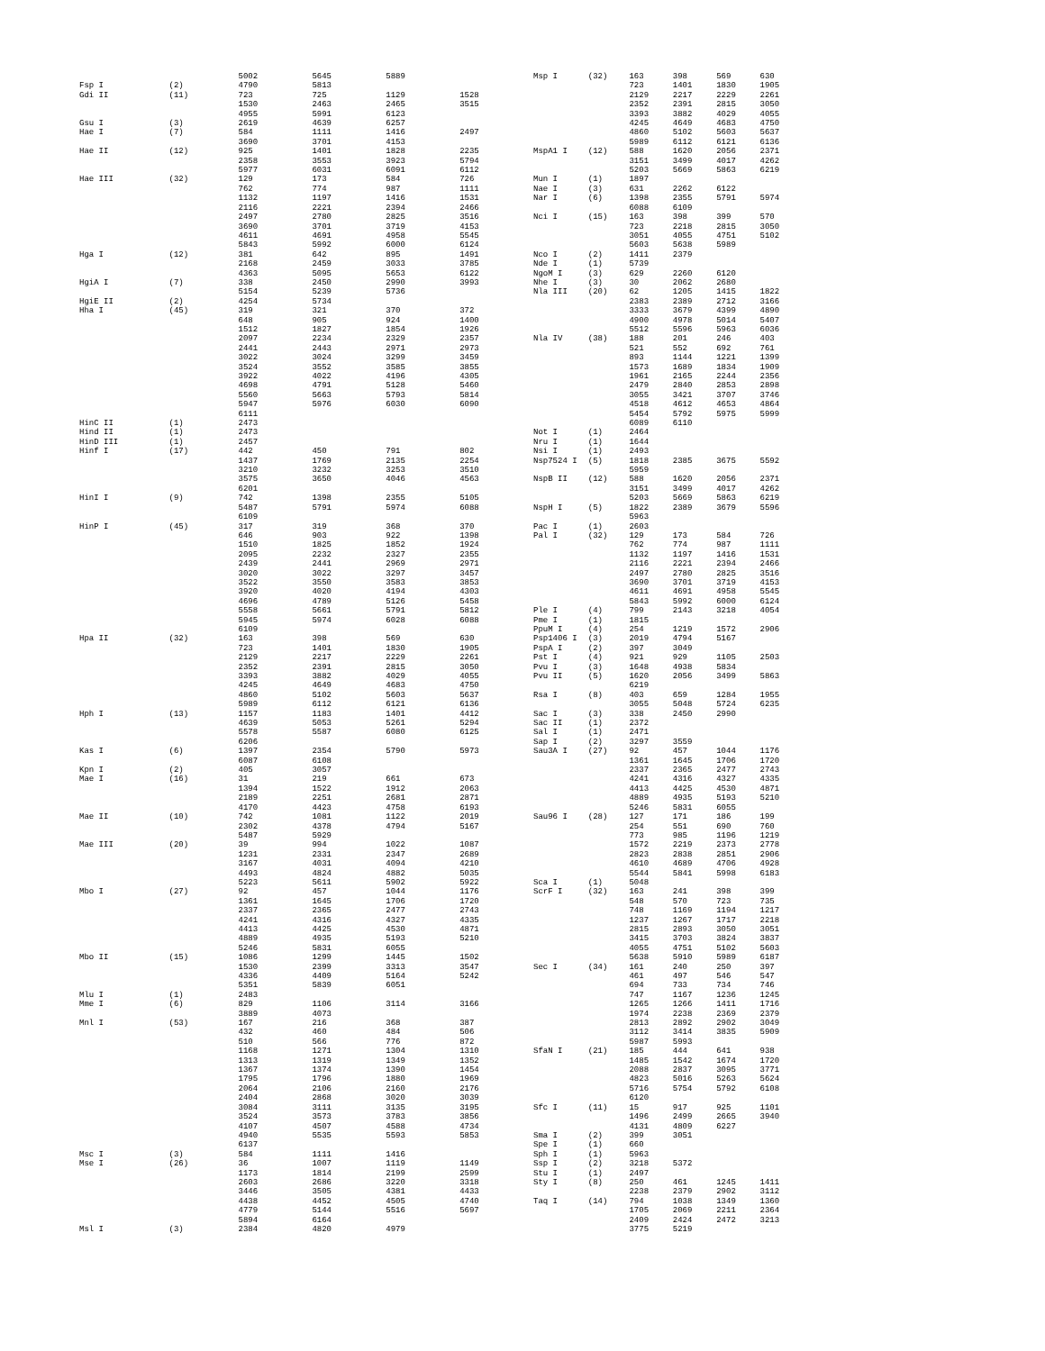| | | 5002 | 5645 | 5889 | |
| Fsp I | (2) | 4790 | 5813 | | |
| Gdi II | (11) | 723 | 725 | 1129 | 1528 |
| | | 1530 | 2463 | 2465 | 3515 |
| | | 4955 | 5991 | 6123 | |
| Gsu I | (3) | 2619 | 4639 | 6257 | |
| Hae I | (7) | 584 | 1111 | 1416 | 2497 |
| | | 3690 | 3701 | 4153 | |
| Hae II | (12) | 925 | 1401 | 1828 | 2235 |
| | | 2358 | 3553 | 3923 | 5794 |
| | | 5977 | 6031 | 6091 | 6112 |
| Hae III | (32) | 129 | 173 | 584 | 726 |
| | | 762 | 774 | 987 | 1111 |
| | | 1132 | 1197 | 1416 | 1531 |
| | | 2116 | 2221 | 2394 | 2466 |
| | | 2497 | 2780 | 2825 | 3516 |
| | | 3690 | 3701 | 3719 | 4153 |
| | | 4611 | 4691 | 4958 | 5545 |
| | | 5843 | 5992 | 6000 | 6124 |
| Hga I | (12) | 381 | 642 | 895 | 1491 |
| | | 2168 | 2459 | 3033 | 3785 |
| | | 4363 | 5095 | 5653 | 6122 |
| HgiA I | (7) | 338 | 2450 | 2990 | 3993 |
| | | 5154 | 5239 | 5736 | |
| HgiE II | (2) | 4254 | 5734 | | |
| Hha I | (45) | 319 | 321 | 370 | 372 |
| | | 648 | 905 | 924 | 1400 |
| | | 1512 | 1827 | 1854 | 1926 |
| | | 2097 | 2234 | 2329 | 2357 |
| | | 2441 | 2443 | 2971 | 2973 |
| | | 3022 | 3024 | 3299 | 3459 |
| | | 3524 | 3552 | 3585 | 3855 |
| | | 3922 | 4022 | 4196 | 4305 |
| | | 4698 | 4791 | 5128 | 5460 |
| | | 5560 | 5663 | 5793 | 5814 |
| | | 5947 | 5976 | 6030 | 6090 |
| | | 6111 | | | |
| HinC II | (1) | 2473 | | | |
| Hind II | (1) | 2473 | | | |
| HinD III | (1) | 2457 | | | |
| Hinf I | (17) | 442 | 450 | 791 | 802 |
| | | 1437 | 1769 | 2135 | 2254 |
| | | 3210 | 3232 | 3253 | 3510 |
| | | 3575 | 3650 | 4046 | 4563 |
| | | 6201 | | | |
| HinI I | (9) | 742 | 1398 | 2355 | 5105 |
| | | 5487 | 5791 | 5974 | 6088 |
| | | 6109 | | | |
| HinP I | (45) | 317 | 319 | 368 | 370 |
| | | 646 | 903 | 922 | 1398 |
| | | 1510 | 1825 | 1852 | 1924 |
| | | 2095 | 2232 | 2327 | 2355 |
| | | 2439 | 2441 | 2969 | 2971 |
| | | 3020 | 3022 | 3297 | 3457 |
| | | 3522 | 3550 | 3583 | 3853 |
| | | 3920 | 4020 | 4194 | 4303 |
| | | 4696 | 4789 | 5126 | 5458 |
| | | 5558 | 5661 | 5791 | 5812 |
| | | 5945 | 5974 | 6028 | 6088 |
| | | 6109 | | | |
| Hpa II | (32) | 163 | 398 | 569 | 630 |
| | | 723 | 1401 | 1830 | 1905 |
| | | 2129 | 2217 | 2229 | 2261 |
| | | 2352 | 2391 | 2815 | 3050 |
| | | 3393 | 3882 | 4029 | 4055 |
| | | 4245 | 4649 | 4683 | 4750 |
| | | 4860 | 5102 | 5603 | 5637 |
| | | 5989 | 6112 | 6121 | 6136 |
| Hph I | (13) | 1157 | 1183 | 1401 | 4412 |
| | | 4639 | 5053 | 5261 | 5294 |
| | | 5578 | 5587 | 6080 | 6125 |
| | | 6206 | | | |
| Kas I | (6) | 1397 | 2354 | 5790 | 5973 |
| | | 6087 | 6108 | | |
| Kpn I | (2) | 405 | 3057 | | |
| Mae I | (16) | 31 | 219 | 661 | 673 |
| | | 1394 | 1522 | 1912 | 2063 |
| | | 2189 | 2251 | 2681 | 2871 |
| | | 4170 | 4423 | 4758 | 6193 |
| Mae II | (10) | 742 | 1081 | 1122 | 2019 |
| | | 2302 | 4378 | 4794 | 5167 |
| | | 5487 | 5929 | | |
| Mae III | (20) | 39 | 994 | 1022 | 1087 |
| | | 1231 | 2331 | 2347 | 2689 |
| | | 3167 | 4031 | 4094 | 4210 |
| | | 4493 | 4824 | 4882 | 5035 |
| | | 5223 | 5611 | 5902 | 5922 |
| Mbo I | (27) | 92 | 457 | 1044 | 1176 |
| | | 1361 | 1645 | 1706 | 1720 |
| | | 2337 | 2365 | 2477 | 2743 |
| | | 4241 | 4316 | 4327 | 4335 |
| | | 4413 | 4425 | 4530 | 4871 |
| | | 4889 | 4935 | 5193 | 5210 |
| | | 5246 | 5831 | 6055 | |
| Mbo II | (15) | 1086 | 1299 | 1445 | 1502 |
| | | 1530 | 2399 | 3313 | 3547 |
| | | 4336 | 4409 | 5164 | 5242 |
| | | 5351 | 5839 | 6051 | |
| Mlu I | (1) | 2483 | | | |
| Mme I | (6) | 829 | 1106 | 3114 | 3166 |
| | | 3889 | 4073 | | |
| Mnl I | (53) | 167 | 216 | 368 | 387 |
| | | 432 | 460 | 484 | 506 |
| | | 510 | 566 | 776 | 872 |
| | | 1168 | 1271 | 1304 | 1310 |
| | | 1313 | 1319 | 1349 | 1352 |
| | | 1367 | 1374 | 1390 | 1454 |
| | | 1795 | 1796 | 1880 | 1969 |
| | | 2064 | 2106 | 2160 | 2176 |
| | | 2404 | 2868 | 3020 | 3039 |
| | | 3084 | 3111 | 3135 | 3195 |
| | | 3524 | 3573 | 3783 | 3856 |
| | | 4107 | 4507 | 4588 | 4734 |
| | | 4940 | 5535 | 5593 | 5853 |
| | | 6137 | | | |
| Msc I | (3) | 584 | 1111 | 1416 | |
| Mse I | (26) | 36 | 1007 | 1119 | 1149 |
| | | 1173 | 1814 | 2199 | 2599 |
| | | 2603 | 2686 | 3220 | 3318 |
| | | 3446 | 3505 | 4381 | 4433 |
| | | 4438 | 4452 | 4505 | 4740 |
| | | 4779 | 5144 | 5516 | 5697 |
| | | 5894 | 6164 | | |
| Msl I | (3) | 2384 | 4820 | 4979 | |
| Msp I | (32) | 163 | 398 | 569 | 630 |
| | | 723 | 1401 | 1830 | 1905 |
| | | 2129 | 2217 | 2229 | 2261 |
| | | 2352 | 2391 | 2815 | 3050 |
| | | 3393 | 3882 | 4029 | 4055 |
| | | 4245 | 4649 | 4683 | 4750 |
| | | 4860 | 5102 | 5603 | 5637 |
| | | 5989 | 6112 | 6121 | 6136 |
| MspA1 I | (12) | 588 | 1620 | 2056 | 2371 |
| | | 3151 | 3499 | 4017 | 4262 |
| | | 5203 | 5669 | 5863 | 6219 |
| Mun I | (1) | 1897 | | | |
| Nae I | (3) | 631 | 2262 | 6122 | |
| Nar I | (6) | 1398 | 2355 | 5791 | 5974 |
| | | 6088 | 6109 | | |
| Nci I | (15) | 163 | 398 | 399 | 570 |
| | | 723 | 2218 | 2815 | 3050 |
| | | 3051 | 4055 | 4751 | 5102 |
| | | 5603 | 5638 | 5989 | |
| Nco I | (2) | 1411 | 2379 | | |
| Nde I | (1) | 5739 | | | |
| NgoM I | (3) | 629 | 2260 | 6120 | |
| Nhe I | (3) | 30 | 2062 | 2680 | |
| Nla III | (20) | 62 | 1205 | 1415 | 1822 |
| | | 2383 | 2389 | 2712 | 3166 |
| | | 3333 | 3679 | 4399 | 4890 |
| | | 4900 | 4978 | 5014 | 5407 |
| | | 5512 | 5596 | 5963 | 6036 |
| Nla IV | (38) | 188 | 201 | 246 | 403 |
| | | 521 | 552 | 692 | 761 |
| | | 893 | 1144 | 1221 | 1399 |
| | | 1573 | 1689 | 1834 | 1909 |
| | | 1961 | 2165 | 2244 | 2356 |
| | | 2479 | 2840 | 2853 | 2898 |
| | | 3055 | 3421 | 3707 | 3746 |
| | | 4518 | 4612 | 4653 | 4864 |
| | | 5454 | 5792 | 5975 | 5999 |
| | | 6089 | 6110 | | |
| Not I | (1) | 2464 | | | |
| Nru I | (1) | 1644 | | | |
| Nsi I | (1) | 2493 | | | |
| Nsp7524 I | (5) | 1818 | 2385 | 3675 | 5592 |
| | | 5959 | | | |
| NspB II | (12) | 588 | 1620 | 2056 | 2371 |
| | | 3151 | 3499 | 4017 | 4262 |
| | | 5203 | 5669 | 5863 | 6219 |
| NspH I | (5) | 1822 | 2389 | 3679 | 5596 |
| | | 5963 | | | |
| Pac I | (1) | 2603 | | | |
| Pal I | (32) | 129 | 173 | 584 | 726 |
| | | 762 | 774 | 987 | 1111 |
| | | 1132 | 1197 | 1416 | 1531 |
| | | 2116 | 2221 | 2394 | 2466 |
| | | 2497 | 2780 | 2825 | 3516 |
| | | 3690 | 3701 | 3719 | 4153 |
| | | 4611 | 4691 | 4958 | 5545 |
| | | 5843 | 5992 | 6000 | 6124 |
| Ple I | (4) | 799 | 2143 | 3218 | 4054 |
| Pme I | (1) | 1815 | | | |
| PpuM I | (4) | 254 | 1219 | 1572 | 2906 |
| Psp1406 I | (3) | 2019 | 4794 | 5167 | |
| PspA I | (2) | 397 | 3049 | | |
| Pst I | (4) | 921 | 929 | 1105 | 2503 |
| Pvu I | (3) | 1648 | 4938 | 5834 | |
| Pvu II | (5) | 1620 | 2056 | 3499 | 5863 |
| | | 6219 | | | |
| Rsa I | (8) | 403 | 659 | 1284 | 1955 |
| | | 3055 | 5048 | 5724 | 6235 |
| Sac I | (3) | 338 | 2450 | 2990 | |
| Sac II | (1) | 2372 | | | |
| Sal I | (1) | 2471 | | | |
| Sap I | (2) | 3297 | 3559 | | |
| Sau3A I | (27) | 92 | 457 | 1044 | 1176 |
| | | 1361 | 1645 | 1706 | 1720 |
| | | 2337 | 2365 | 2477 | 2743 |
| | | 4241 | 4316 | 4327 | 4335 |
| | | 4413 | 4425 | 4530 | 4871 |
| | | 4889 | 4935 | 5193 | 5210 |
| | | 5246 | 5831 | 6055 | |
| Sau96 I | (28) | 127 | 171 | 186 | 199 |
| | | 254 | 551 | 690 | 760 |
| | | 773 | 985 | 1196 | 1219 |
| | | 1572 | 2219 | 2373 | 2778 |
| | | 2823 | 2838 | 2851 | 2906 |
| | | 4610 | 4689 | 4706 | 4928 |
| | | 5544 | 5841 | 5998 | 6183 |
| Sca I | (1) | 5048 | | | |
| ScrF I | (32) | 163 | 241 | 398 | 399 |
| | | 548 | 570 | 723 | 735 |
| | | 748 | 1169 | 1194 | 1217 |
| | | 1237 | 1267 | 1717 | 2218 |
| | | 2815 | 2893 | 3050 | 3051 |
| | | 3415 | 3703 | 3824 | 3837 |
| | | 4055 | 4751 | 5102 | 5603 |
| | | 5638 | 5910 | 5989 | 6187 |
| Sec I | (34) | 161 | 240 | 250 | 397 |
| | | 461 | 497 | 546 | 547 |
| | | 694 | 733 | 734 | 746 |
| | | 747 | 1167 | 1236 | 1245 |
| | | 1265 | 1266 | 1411 | 1716 |
| | | 1974 | 2238 | 2369 | 2379 |
| | | 2813 | 2892 | 2902 | 3049 |
| | | 3112 | 3414 | 3835 | 5909 |
| | | 5987 | 5993 | | |
| SfaN I | (21) | 185 | 444 | 641 | 938 |
| | | 1485 | 1542 | 1674 | 1720 |
| | | 2088 | 2837 | 3095 | 3771 |
| | | 4823 | 5016 | 5263 | 5624 |
| | | 5716 | 5754 | 5792 | 6108 |
| | | 6120 | | | |
| Sfc I | (11) | 15 | 917 | 925 | 1101 |
| | | 1496 | 2499 | 2665 | 3940 |
| | | 4131 | 4809 | 6227 | |
| Sma I | (2) | 399 | 3051 | | |
| Spe I | (1) | 660 | | | |
| Sph I | (1) | 5963 | | | |
| Ssp I | (2) | 3218 | 5372 | | |
| Stu I | (1) | 2497 | | | |
| Sty I | (8) | 250 | 461 | 1245 | 1411 |
| | | 2238 | 2379 | 2902 | 3112 |
| Taq I | (14) | 794 | 1038 | 1349 | 1360 |
| | | 1705 | 2069 | 2211 | 2364 |
| | | 2409 | 2424 | 2472 | 3213 |
| | | 3775 | 5219 | | |